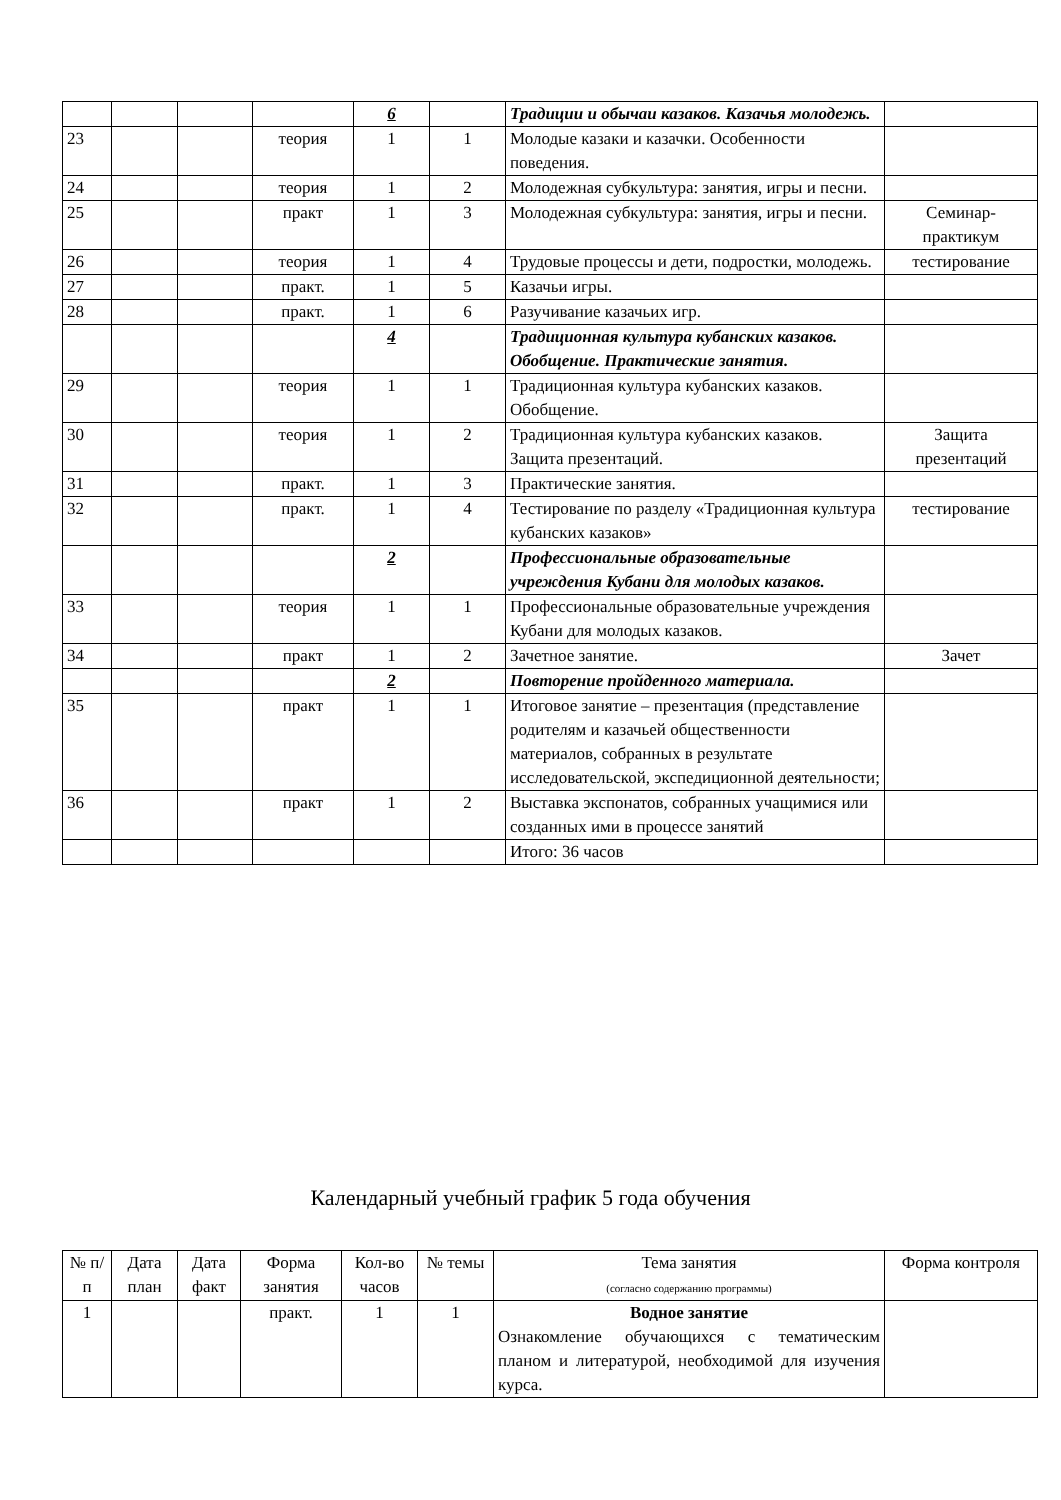| | | | | 6 | | Традиции и обычаи казаков. Казачья молодежь. | |
| 23 | | | теория | 1 | 1 | Молодые казаки и казачки. Особенности поведения. | |
| 24 | | | теория | 1 | 2 | Молодежная субкультура: занятия, игры и песни. | |
| 25 | | | практ | 1 | 3 | Молодежная субкультура: занятия, игры и песни. | Семинар-практикум |
| 26 | | | теория | 1 | 4 | Трудовые процессы и дети, подростки, молодежь. | тестирование |
| 27 | | | практ. | 1 | 5 | Казачьи игры. | |
| 28 | | | практ. | 1 | 6 | Разучивание казачьих игр. | |
| | | | | 4 | | Традиционная культура кубанских казаков. Обобщение. Практические занятия. | |
| 29 | | | теория | 1 | 1 | Традиционная культура кубанских казаков. Обобщение. | |
| 30 | | | теория | 1 | 2 | Традиционная культура кубанских казаков. Защита презентаций. | Защита презентаций |
| 31 | | | практ. | 1 | 3 | Практические занятия. | |
| 32 | | | практ. | 1 | 4 | Тестирование по разделу «Традиционная культура кубанских казаков» | тестирование |
| | | | | 2 | | Профессиональные образовательные учреждения Кубани для молодых казаков. | |
| 33 | | | теория | 1 | 1 | Профессиональные образовательные учреждения Кубани для молодых казаков. | |
| 34 | | | практ | 1 | 2 | Зачетное занятие. | Зачет |
| | | | | 2 | | Повторение пройденного материала. | |
| 35 | | | практ | 1 | 1 | Итоговое занятие – презентация (представление родителям и казачьей общественности материалов, собранных в результате исследовательской, экспедиционной деятельности; | |
| 36 | | | практ | 1 | 2 | Выставка экспонатов, собранных учащимися или созданных ими в процессе занятий | |
| | | | | | | Итого: 36 часов | |
Календарный учебный график 5 года обучения
| № п/п | Дата план | Дата факт | Форма занятия | Кол-во часов | № темы | Тема занятия (согласно содержанию программы) | Форма контроля |
| --- | --- | --- | --- | --- | --- | --- | --- |
| 1 | | | практ. | 1 | 1 | Водное занятие Ознакомление обучающихся с тематическим планом и литературой, необходимой для изучения курса. | |